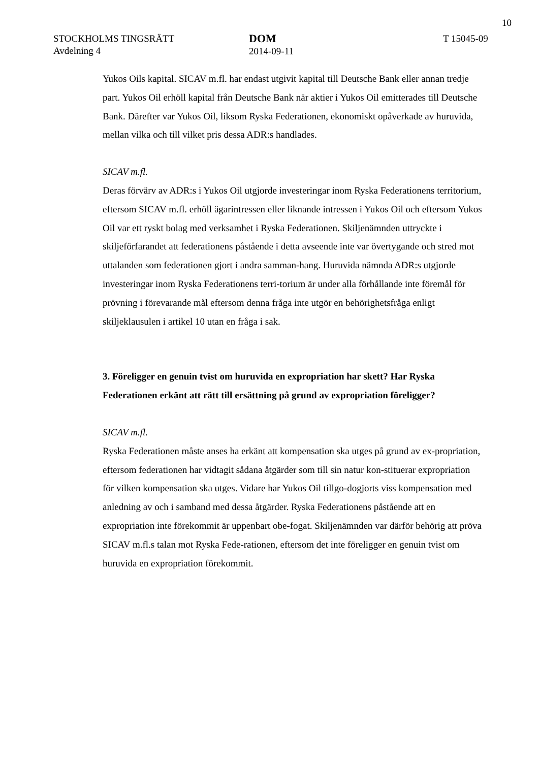10
STOCKHOLMS TINGSRÄTT
Avdelning 4
DOM
2014-09-11
T 15045-09
Yukos Oils kapital. SICAV m.fl. har endast utgivit kapital till Deutsche Bank eller annan tredje part. Yukos Oil erhöll kapital från Deutsche Bank när aktier i Yukos Oil emitterades till Deutsche Bank. Därefter var Yukos Oil, liksom Ryska Federationen, ekonomiskt opåverkade av huruvida, mellan vilka och till vilket pris dessa ADR:s handlades.
SICAV m.fl.
Deras förvärv av ADR:s i Yukos Oil utgjorde investeringar inom Ryska Federationens territorium, eftersom SICAV m.fl. erhöll ägarintressen eller liknande intressen i Yukos Oil och eftersom Yukos Oil var ett ryskt bolag med verksamhet i Ryska Federationen. Skiljenämnden uttryckte i skiljeförfarandet att federationens påstående i detta avseende inte var övertygande och stred mot uttalanden som federationen gjort i andra samman-hang. Huruvida nämnda ADR:s utgjorde investeringar inom Ryska Federationens terri-torium är under alla förhållande inte föremål för prövning i förevarande mål eftersom denna fråga inte utgör en behörighetsfråga enligt skiljeklausulen i artikel 10 utan en fråga i sak.
3. Föreligger en genuin tvist om huruvida en expropriation har skett? Har Ryska Federationen erkänt att rätt till ersättning på grund av expropriation föreligger?
SICAV m.fl.
Ryska Federationen måste anses ha erkänt att kompensation ska utges på grund av ex-propriation, eftersom federationen har vidtagit sådana åtgärder som till sin natur kon-stituerar expropriation för vilken kompensation ska utges. Vidare har Yukos Oil tillgo-dogjorts viss kompensation med anledning av och i samband med dessa åtgärder. Ryska Federationens påstående att en expropriation inte förekommit är uppenbart obe-fogat. Skiljenämnden var därför behörig att pröva SICAV m.fl.s talan mot Ryska Fede-rationen, eftersom det inte föreligger en genuin tvist om huruvida en expropriation förekommit.